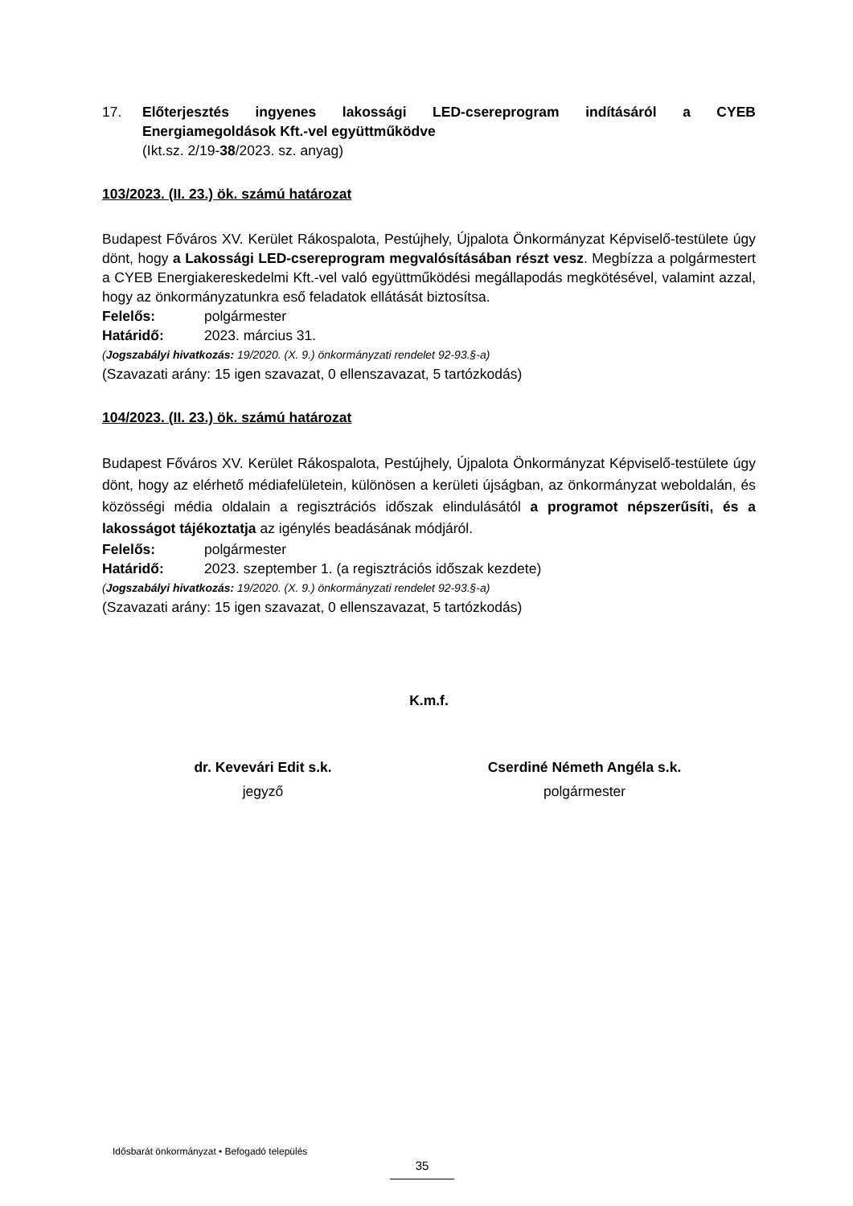17. Előterjesztés ingyenes lakossági LED-csereprogram indításáról a CYEB Energiamegoldások Kft.-vel együttműködve
(Ikt.sz. 2/19-38/2023. sz. anyag)
103/2023. (II. 23.) ök. számú határozat
Budapest Főváros XV. Kerület Rákospalota, Pestújhely, Újpalota Önkormányzat Képviselő-testülete úgy dönt, hogy a Lakossági LED-csereprogram megvalósításában részt vesz. Megbízza a polgármestert a CYEB Energiakereskedelmi Kft.-vel való együttműködési megállapodás megkötésével, valamint azzal, hogy az önkormányzatunkra eső feladatok ellátását biztosítsa.
Felelős: polgármester
Határidő: 2023. március 31.
(Jogszabályi hivatkozás: 19/2020. (X. 9.) önkormányzati rendelet 92-93.§-a)
(Szavazati arány: 15 igen szavazat, 0 ellenszavazat, 5 tartózkodás)
104/2023. (II. 23.) ök. számú határozat
Budapest Főváros XV. Kerület Rákospalota, Pestújhely, Újpalota Önkormányzat Képviselő-testülete úgy dönt, hogy az elérhető médiafelületein, különösen a kerületi újságban, az önkormányzat weboldalán, és közösségi média oldalain a regisztrációs időszak elindulásától a programot népszerűsíti, és a lakosságot tájékoztatja az igénylés beadásának módjáról.
Felelős: polgármester
Határidő: 2023. szeptember 1. (a regisztrációs időszak kezdete)
(Jogszabályi hivatkozás: 19/2020. (X. 9.) önkormányzati rendelet 92-93.§-a)
(Szavazati arány: 15 igen szavazat, 0 ellenszavazat, 5 tartózkodás)
K.m.f.
dr. Kevevári Edit s.k.
jegyző
Cserdiné Németh Angéla s.k.
polgármester
Idősbarát önkormányzat • Befogadó település
35